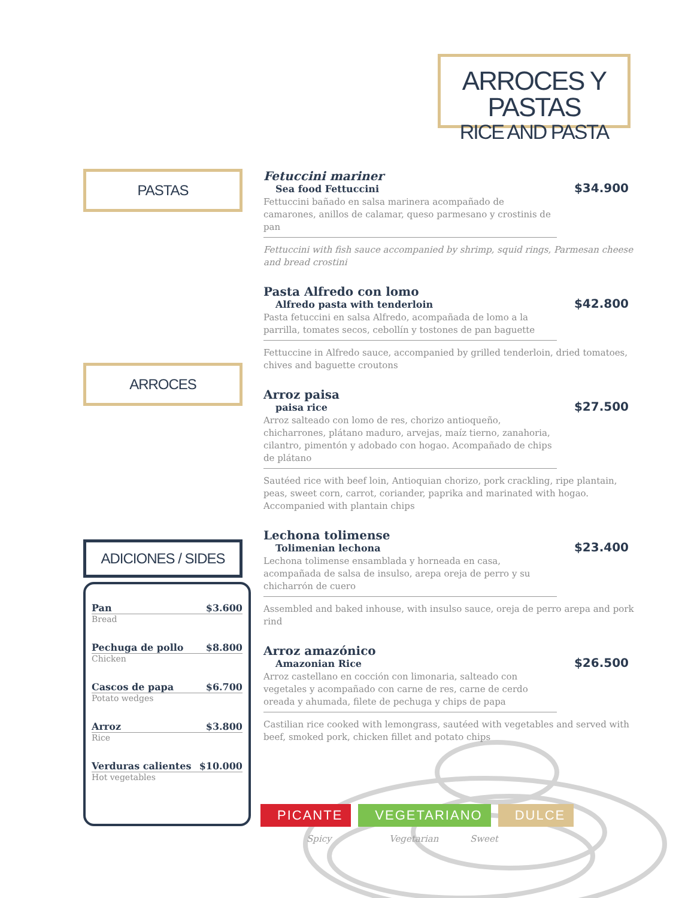ARROCES Y PASTAS
RICE AND PASTA
PASTAS
ARROCES
ADICIONES / SIDES
Fetuccini mariner
Sea food Fettuccini
$34.900
Fettuccini bañado en salsa marinera acompañado de camarones, anillos de calamar, queso parmesano y crostinis de pan
Fettuccini with fish sauce accompanied by shrimp, squid rings, Parmesan cheese and bread crostini
Pasta Alfredo con lomo
Alfredo pasta with tenderloin
$42.800
Pasta fetuccini en salsa Alfredo, acompañada de lomo a la parrilla, tomates secos, cebollín y tostones de pan baguette
Fettuccine in Alfredo sauce, accompanied by grilled tenderloin, dried tomatoes, chives and baguette croutons
Arroz paisa
paisa rice
$27.500
Arroz salteado con lomo de res, chorizo antioqueño, chicharrones, plátano maduro, arvejas, maíz tierno, zanahoria, cilantro, pimentón y adobado con hogao. Acompañado de chips de plátano
Sautéed rice with beef loin, Antioquian chorizo, pork crackling, ripe plantain, peas, sweet corn, carrot, coriander, paprika and marinated with hogao. Accompanied with plantain chips
Lechona tolimense
Tolimenian lechona
$23.400
Lechona tolimense ensamblada y horneada en casa, acompañada de salsa de insulso, arepa oreja de perro y su chicharrón de cuero
Assembled and baked inhouse, with insulso sauce, oreja de perro arepa and pork rind
Arroz amazónico
Amazonian Rice
$26.500
Arroz castellano en cocción con limonaria, salteado con vegetales y acompañado con carne de res, carne de cerdo oreada y ahumada, filete de pechuga y chips de papa
Castilian rice cooked with lemongrass, sautéed with vegetables and served with beef, smoked pork, chicken fillet and potato chips
Pan $3.600
Bread
Pechuga de pollo $8.800
Chicken
Cascos de papa $6.700
Potato wedges
Arroz $3.800
Rice
Verduras calientes $10.000
Hot vegetables
PICANTE VEGETARIANO DULCE
Spicy Vegetarian Sweet